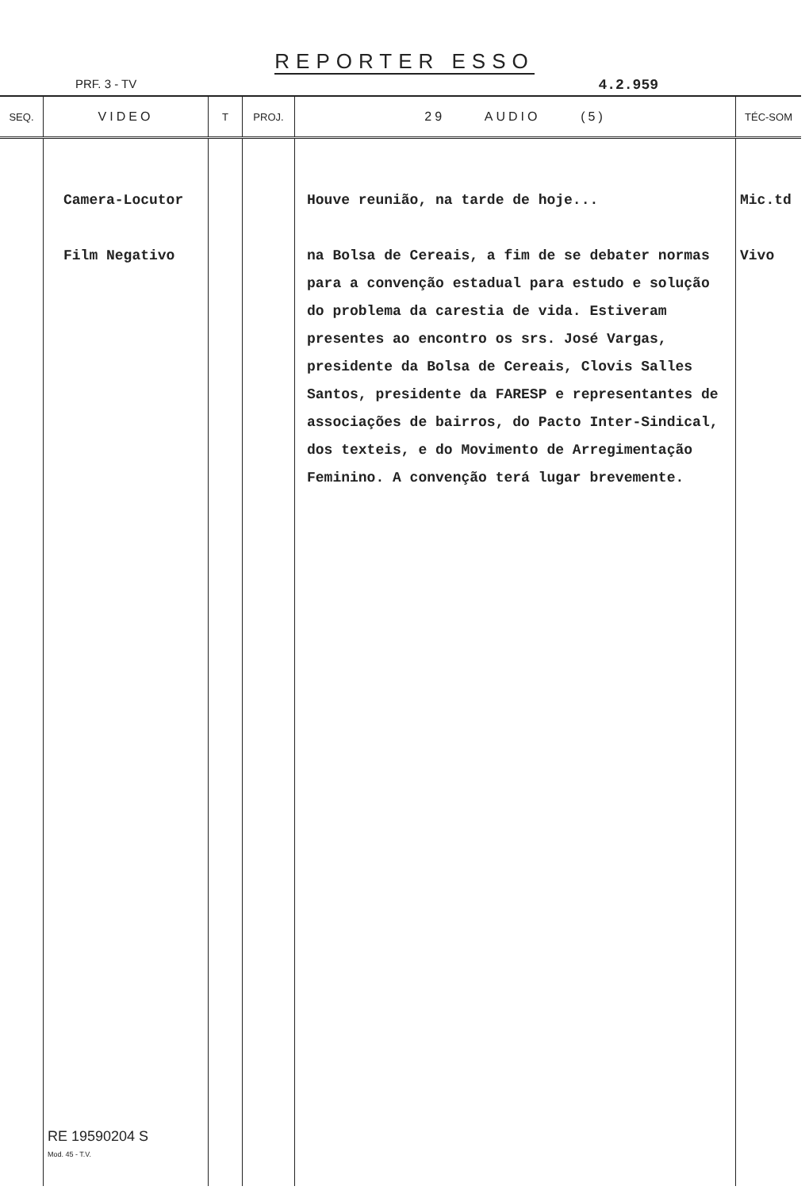REPORTER ESSO
PRF. 3 - TV 4.2.959
| SEQ. | VIDEO | T | PROJ. | 29 AUDIO (5) | TÉC-SOM |
| --- | --- | --- | --- | --- | --- |
| | Camera-Locutor Film Negativo | | | Houve reunião, na tarde de hoje... na Bolsa de Cereais, a fim de se debater normas para a convenção estadual para estudo e solução do problema da carestia de vida. Estiveram presentes ao encontro os srs. José Vargas, presidente da Bolsa de Cereais, Clovis Salles Santos, presidente da FARESP e representantes de associações de bairros, do Pacto Inter-Sindical, dos texteis, e do Movimento de Arregimentação Feminino. A convenção terá lugar brevemente. | Mic.td Vivo |
| | RE 19590204 S Mod. 45 - T.V. | | | | |